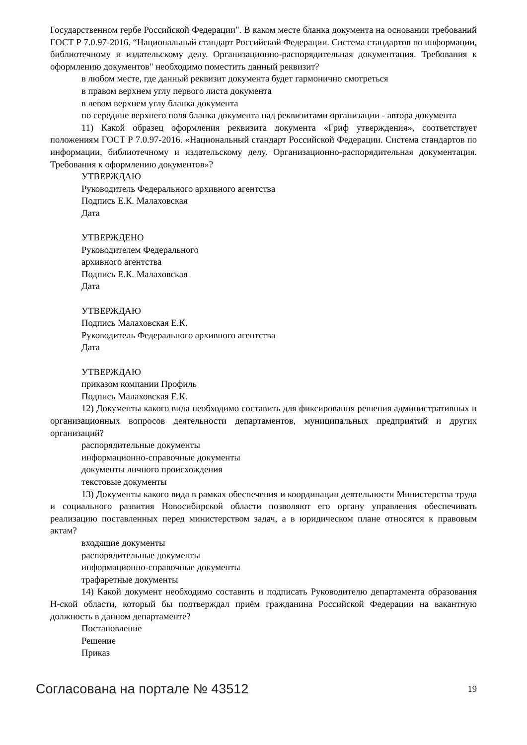Государственном гербе Российской Федерации". В каком месте бланка документа на основании требований ГОСТ Р 7.0.97-2016. “Национальный стандарт Российской Федерации. Система стандартов по информации, библиотечному и издательскому делу. Организационно-распорядительная документация. Требования к оформлению документов" необходимо поместить данный реквизит?
в любом месте, где данный реквизит документа будет гармонично смотреться
в правом верхнем углу первого листа документа
в левом верхнем углу бланка документа
по середине верхнего поля бланка документа над реквизитами организации - автора документа
11) Какой образец оформления реквизита документа «Гриф утверждения», соответствует положениям ГОСТ Р 7.0.97-2016. «Национальный стандарт Российской Федерации. Система стандартов по информации, библиотечному и издательскому делу. Организационно-распорядительная документация. Требования к оформлению документов»?
УТВЕРЖДАЮ
Руководитель Федерального архивного агентства
Подпись Е.К. Малаховская
Дата
УТВЕРЖДЕНО
Руководителем Федерального
архивного агентства
Подпись Е.К. Малаховская
Дата
УТВЕРЖДАЮ
Подпись Малаховская Е.К.
Руководитель Федерального архивного агентства
Дата
УТВЕРЖДАЮ
приказом компании Профиль
Подпись Малаховская Е.К.
12) Документы какого вида необходимо составить для фиксирования решения административных и организационных вопросов деятельности департаментов, муниципальных предприятий и других организаций?
распорядительные документы
информационно-справочные документы
документы личного происхождения
текстовые документы
13) Документы какого вида в рамках обеспечения и координации деятельности Министерства труда и социального развития Новосибирской области позволяют его органу управления обеспечивать реализацию поставленных перед министерством задач, а в юридическом плане относятся к правовым актам?
входящие документы
распорядительные документы
информационно-справочные документы
трафаретные документы
14) Какой документ необходимо составить и подписать Руководителю департамента образования Н-ской области, который бы подтверждал приём гражданина Российской Федерации на вакантную должность в данном департаменте?
Постановление
Решение
Приказ
Согласована на портале № 43512 19